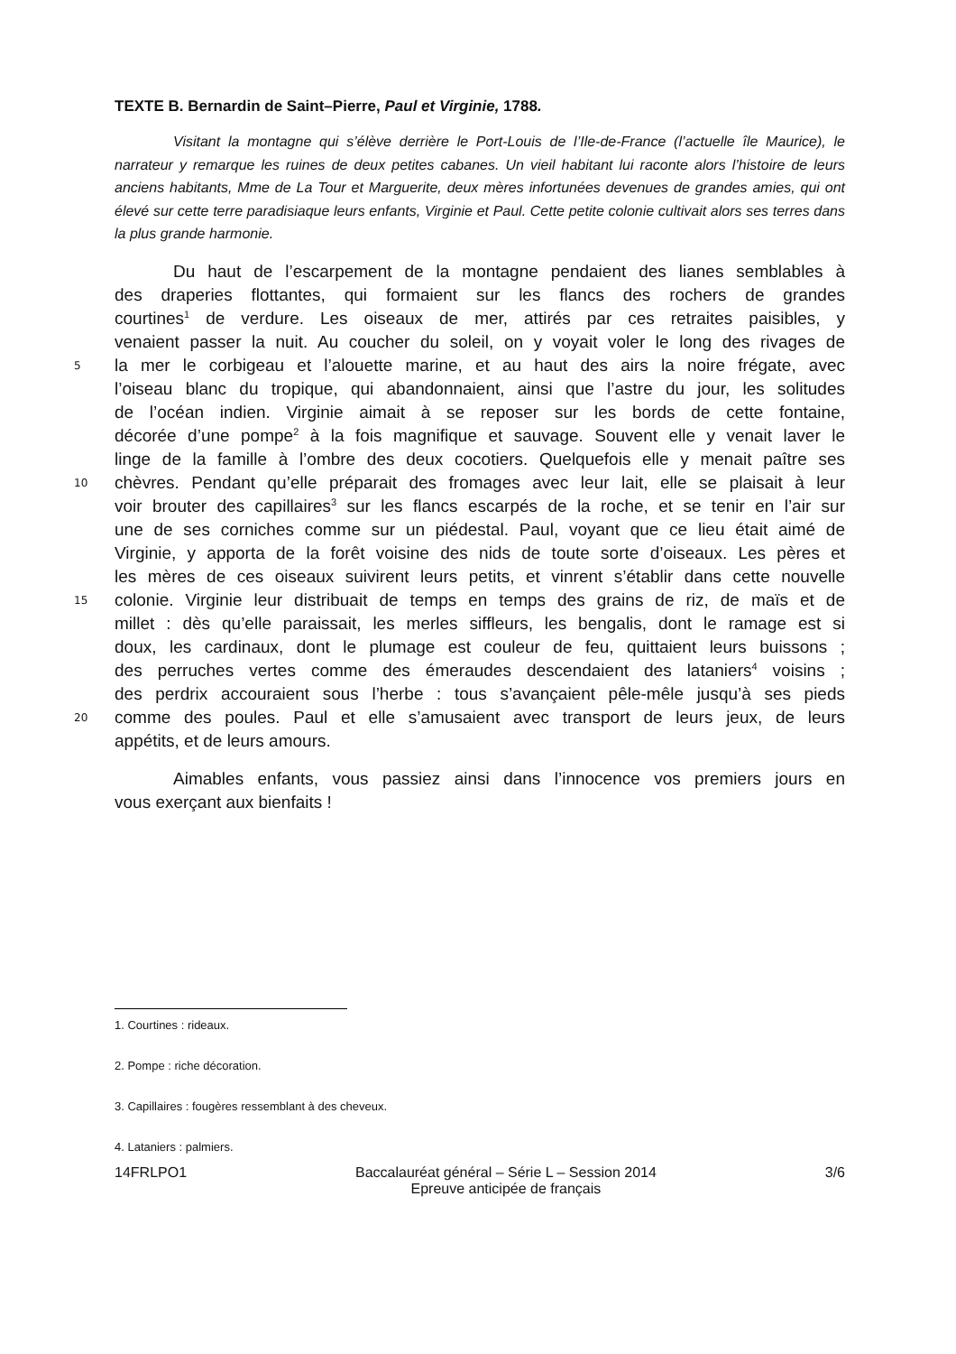TEXTE B. Bernardin de Saint–Pierre, Paul et Virginie, 1788.
Visitant la montagne qui s’élève derrière le Port-Louis de l’Ile-de-France (l’actuelle île Maurice), le narrateur y remarque les ruines de deux petites cabanes. Un vieil habitant lui raconte alors l’histoire de leurs anciens habitants, Mme de La Tour et Marguerite, deux mères infortunées devenues de grandes amies, qui ont élevé sur cette terre paradisiaque leurs enfants, Virginie et Paul. Cette petite colonie cultivait alors ses terres dans la plus grande harmonie.
Du haut de l’escarpement de la montagne pendaient des lianes semblables à
des draperies flottantes, qui formaient sur les flancs des rochers de grandes
courtines<sup>1</sup> de verdure. Les oiseaux de mer, attirés par ces retraites paisibles, y
venaient passer la nuit. Au coucher du soleil, on y voyait voler le long des rivages de
5 la mer le corbigeau et l’alouette marine, et au haut des airs la noire frégate, avec
l’oiseau blanc du tropique, qui abandonnaient, ainsi que l’astre du jour, les solitudes
de l’océan indien. Virginie aimait à se reposer sur les bords de cette fontaine,
décorée d’une pompe<sup>2</sup> à la fois magnifique et sauvage. Souvent elle y venait laver le
linge de la famille à l’ombre des deux cocotiers. Quelquefois elle y menait paître ses
10 chèvres. Pendant qu’elle préparait des fromages avec leur lait, elle se plaisait à leur
voir brouter des capillaires<sup>3</sup> sur les flancs escarpés de la roche, et se tenir en l’air sur
une de ses corniches comme sur un piédestal. Paul, voyant que ce lieu était aimé de
Virginie, y apporta de la forêt voisine des nids de toute sorte d’oiseaux. Les pères et
les mères de ces oiseaux suivirent leurs petits, et vinrent s’établir dans cette nouvelle
15 colonie. Virginie leur distribuait de temps en temps des grains de riz, de maïs et de
millet : dès qu’elle paraissait, les merles siffleurs, les bengalis, dont le ramage est si
doux, les cardinaux, dont le plumage est couleur de feu, quittaient leurs buissons ;
des perruches vertes comme des émeraudes descendaient des lataniers<sup>4</sup> voisins ;
des perdrix accouraient sous l’herbe : tous s’avançaient pêle-mêle jusqu’à ses pieds
20 comme des poules. Paul et elle s’amusaient avec transport de leurs jeux, de leurs
appétits, et de leurs amours.
Aimables enfants, vous passiez ainsi dans l’innocence vos premiers jours en
vous exerçant aux bienfaits !
1. Courtines : rideaux.
2. Pompe : riche décoration.
3. Capillaires : fougères ressemblant à des cheveux.
4. Lataniers : palmiers.
14FRLPO1 Baccalauréat général – Série L – Session 2014
Epreuve anticipée de français
3/6